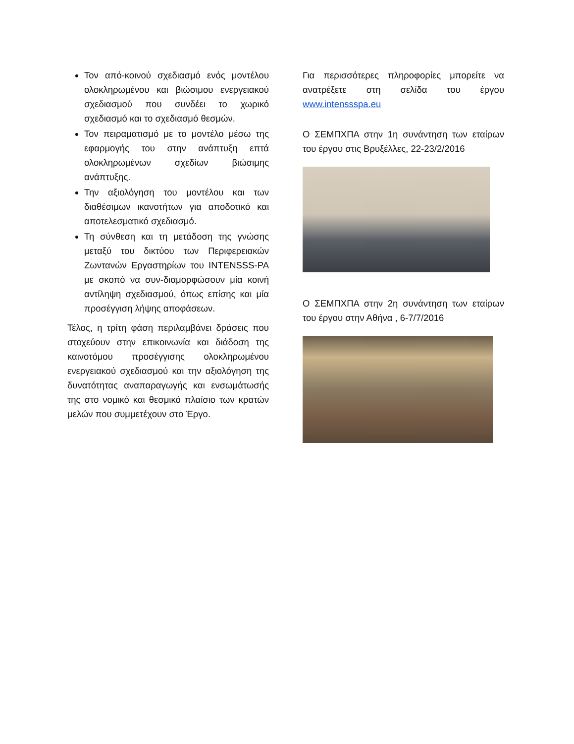Τον από-κοινού σχεδιασμό ενός μοντέλου ολοκληρωμένου και βιώσιμου ενεργειακού σχεδιασμού που συνδέει το χωρικό σχεδιασμό και το σχεδιασμό θεσμών.
Τον πειραματισμό με το μοντέλο μέσω της εφαρμογής του στην ανάπτυξη επτά ολοκληρωμένων σχεδίων βιώσιμης ανάπτυξης.
Την αξιολόγηση του μοντέλου και των διαθέσιμων ικανοτήτων για αποδοτικό και αποτελεσματικό σχεδιασμό.
Τη σύνθεση και τη μετάδοση της γνώσης μεταξύ του δικτύου των Περιφερειακών Ζωντανών Εργαστηρίων του INTENSSS-PA με σκοπό να συν-διαμορφώσουν μία κοινή αντίληψη σχεδιασμού, όπως επίσης και μία προσέγγιση λήψης αποφάσεων.
Τέλος, η τρίτη φάση περιλαμβάνει δράσεις που στοχεύουν στην επικοινωνία και διάδοση της καινοτόμου προσέγγισης ολοκληρωμένου ενεργειακού σχεδιασμού και την αξιολόγηση της δυνατότητας αναπαραγωγής και ενσωμάτωσής της στο νομικό και θεσμικό πλαίσιο των κρατών μελών που συμμετέχουν στο Έργο.
Για περισσότερες πληροφορίες μπορείτε να ανατρέξετε στη σελίδα του έργου www.intenssspa.eu
Ο ΣΕΜΠΧΠΑ στην 1η συνάντηση των εταίρων του έργου στις Βρυξέλλες, 22-23/2/2016
Ο ΣΕΜΠΧΠΑ στην 2η συνάντηση των εταίρων του έργου στην Αθήνα , 6-7/7/2016